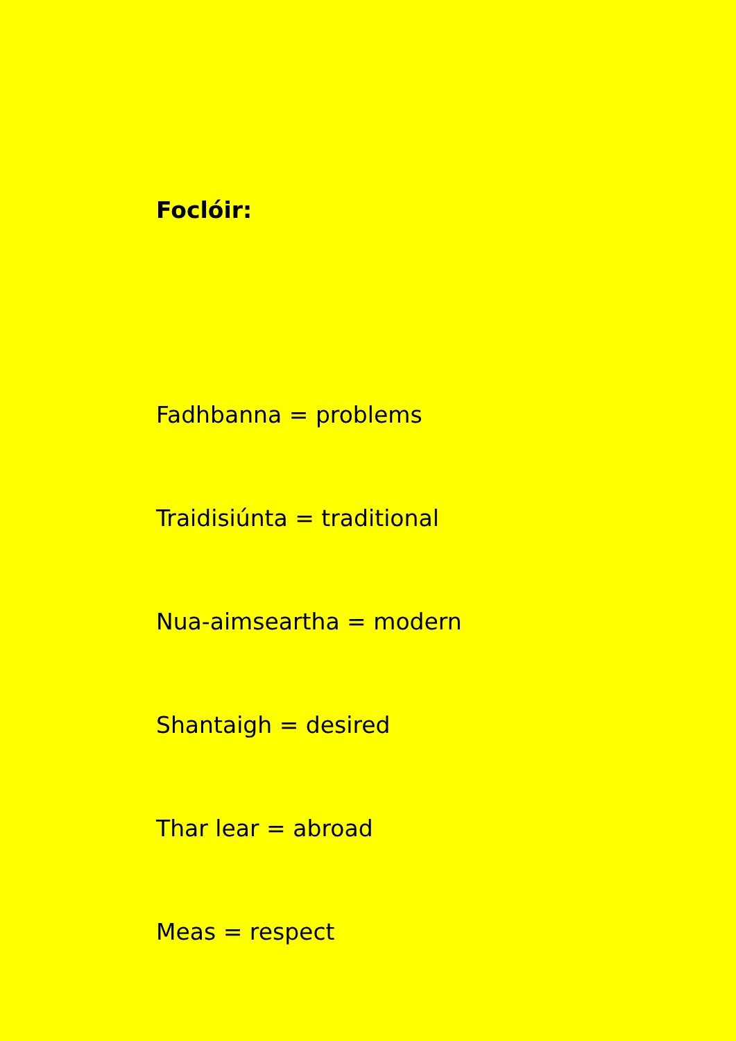Foclóir:
Fadhbanna = problems
Traidisiúnta = traditional
Nua-aimseartha = modern
Shantaigh = desired
Thar lear = abroad
Meas = respect